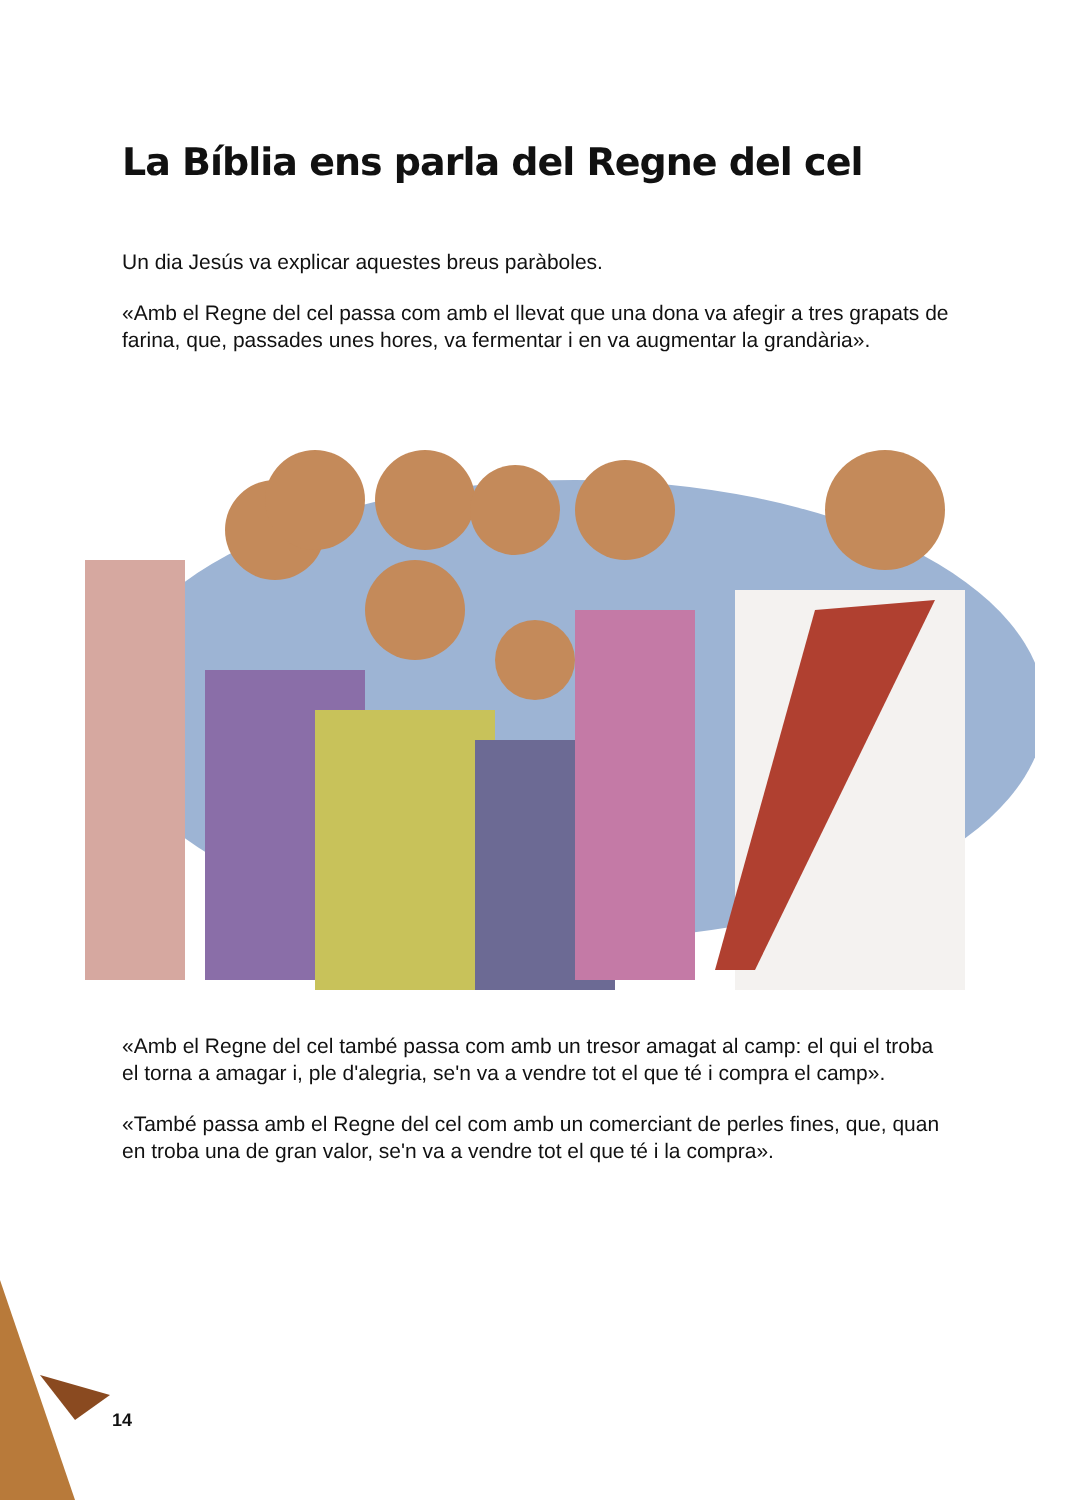La Bíblia ens parla del Regne del cel
Un dia Jesús va explicar aquestes breus paràboles.
«Amb el Regne del cel passa com amb el llevat que una dona va afegir a tres grapats de farina, que, passades unes hores, va fermentar i en va augmentar la grandària».
«Amb el Regne del cel també passa com amb un tresor amagat al camp: el qui el troba el torna a amagar i, ple d'alegria, se'n va a vendre tot el que té i compra el camp».
«També passa amb el Regne del cel com amb un comerciant de perles fines, que, quan en troba una de gran valor, se'n va a vendre tot el que té i la compra».
14